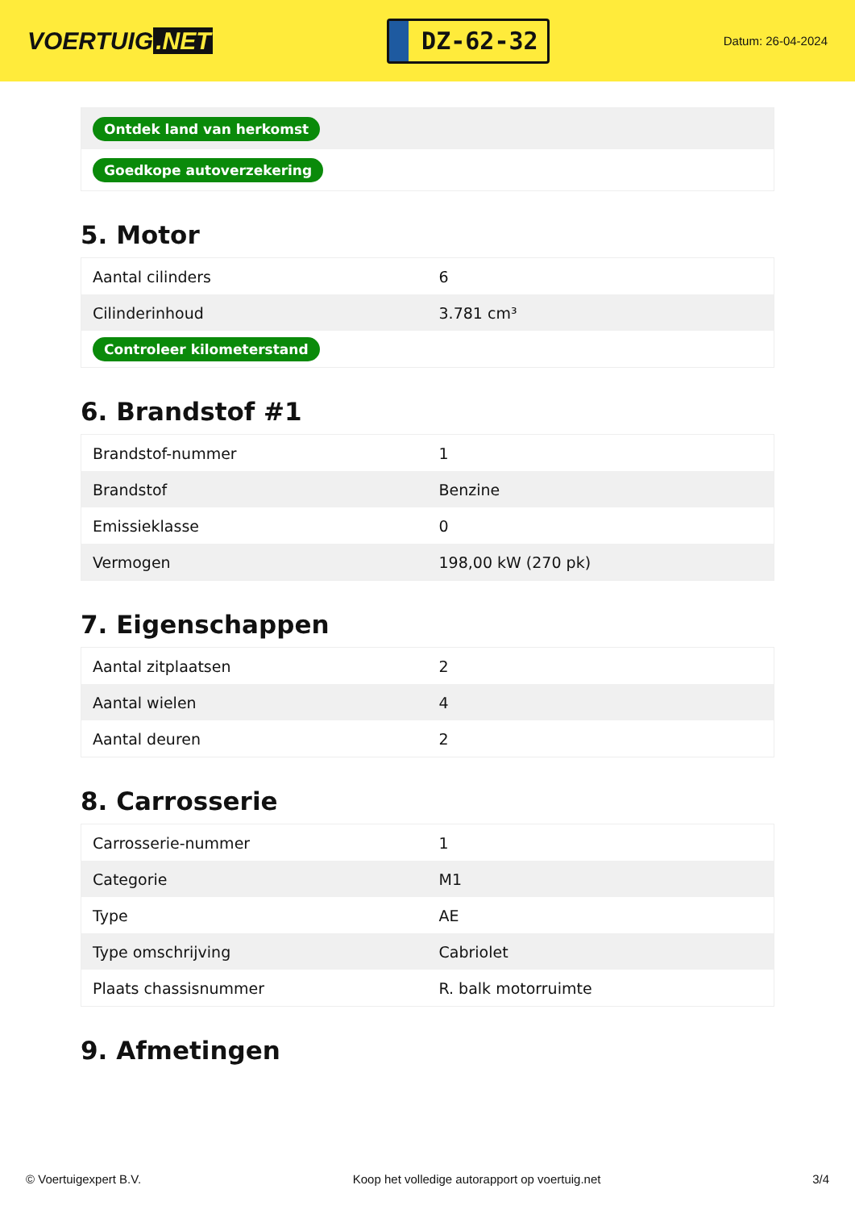VOERTUIG.NET
DZ-62-32
Datum: 26-04-2024
| Ontdek land van herkomst |
| Goedkope autoverzekering |
5. Motor
| Aantal cilinders | 6 |
| Cilinderinhoud | 3.781 cm³ |
| Controleer kilometerstand | |
6. Brandstof #1
| Brandstof-nummer | 1 |
| Brandstof | Benzine |
| Emissieklasse | 0 |
| Vermogen | 198,00 kW (270 pk) |
7. Eigenschappen
| Aantal zitplaatsen | 2 |
| Aantal wielen | 4 |
| Aantal deuren | 2 |
8. Carrosserie
| Carrosserie-nummer | 1 |
| Categorie | M1 |
| Type | AE |
| Type omschrijving | Cabriolet |
| Plaats chassisnummer | R. balk motorruimte |
9. Afmetingen
© Voertuigexpert B.V. Koop het volledige autorapport op voertuig.net 3/4